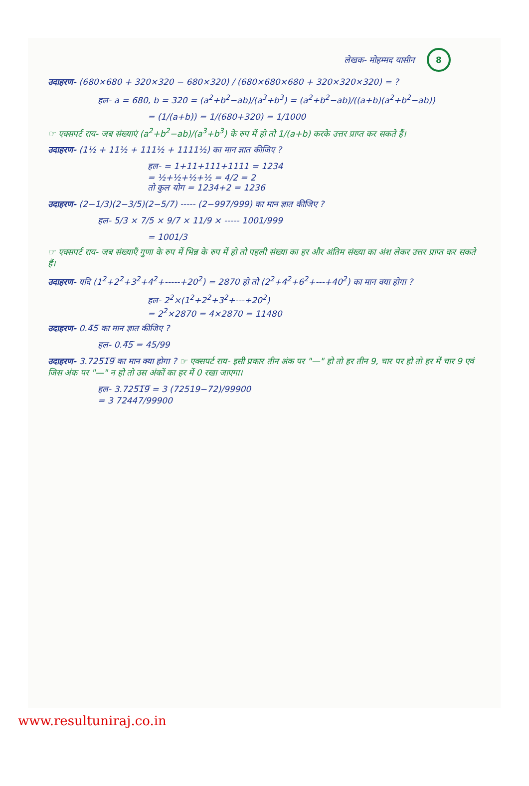लेखक- मोहम्मद यासीन 8
उदाहरण- (680×680 + 320×320 − 680×320) / (680×680×680 + 320×320×320) = ?
हल- a = 680, b = 320 = (a<sup>2</sup>+b<sup>2</sup>−ab)/(a<sup>3</sup>+b<sup>3</sup>) = (a<sup>2</sup>+b<sup>2</sup>−ab)/((a+b)(a<sup>2</sup>+b<sup>2</sup>−ab))
= (1/(a+b)) = 1/(680+320) = 1/1000
☞ एक्सपर्ट राय- जब संख्याएं (a<sup>2</sup>+b<sup>2</sup>−ab)/(a<sup>3</sup>+b<sup>3</sup>) के रुप में हो तो 1/(a+b) करके उत्तर प्राप्त कर सकते हैं।
उदाहरण- (1½ + 11½ + 111½ + 1111½) का मान ज्ञात कीजिए ?
हल- = 1+11+111+1111 = 1234
= ½+½+½+½ = 4/2 = 2
तो कुल योग = 1234+2 = 1236
उदाहरण- (2−1/3)(2−3/5)(2−5/7) ----- (2−997/999) का मान ज्ञात कीजिए ?
हल- 5/3 × 7/5 × 9/7 × 11/9 × ----- 1001/999
= 1001/3
☞ एक्सपर्ट राय- जब संख्याएँ गुणा के रुप में भिन्न के रुप में हो तो पहली संख्या का हर और अंतिम संख्या का अंश लेकर उत्तर प्राप्त कर सकते हैं।
उदाहरण- यदि (1<sup>2</sup>+2<sup>2</sup>+3<sup>2</sup>+4<sup>2</sup>+-----+20<sup>2</sup>) = 2870 हो तो (2<sup>2</sup>+4<sup>2</sup>+6<sup>2</sup>+---+40<sup>2</sup>) का मान क्या होगा ?
हल- 2<sup>2</sup>×(1<sup>2</sup>+2<sup>2</sup>+3<sup>2</sup>+---+20<sup>2</sup>)
= 2<sup>2</sup>×2870 = 4×2870 = 11480
उदाहरण- 0.4̅5̅ का मान ज्ञात कीजिए ?
हल- 0.4̅5̅ = 45/99
उदाहरण- 3.725̅1̅9̅ का मान क्या होगा ? ☞ एक्सपर्ट राय- इसी प्रकार तीन अंक पर "—" हो तो हर तीन 9, चार पर हो तो हर में चार 9 एवं जिस अंक पर "—" न हो तो उस अंकों का हर में 0 रखा जाएगा।
हल- 3.725̅1̅9̅ = 3 (72519−72)/99900
= 3 72447/99900
www.resultuniraj.co.in